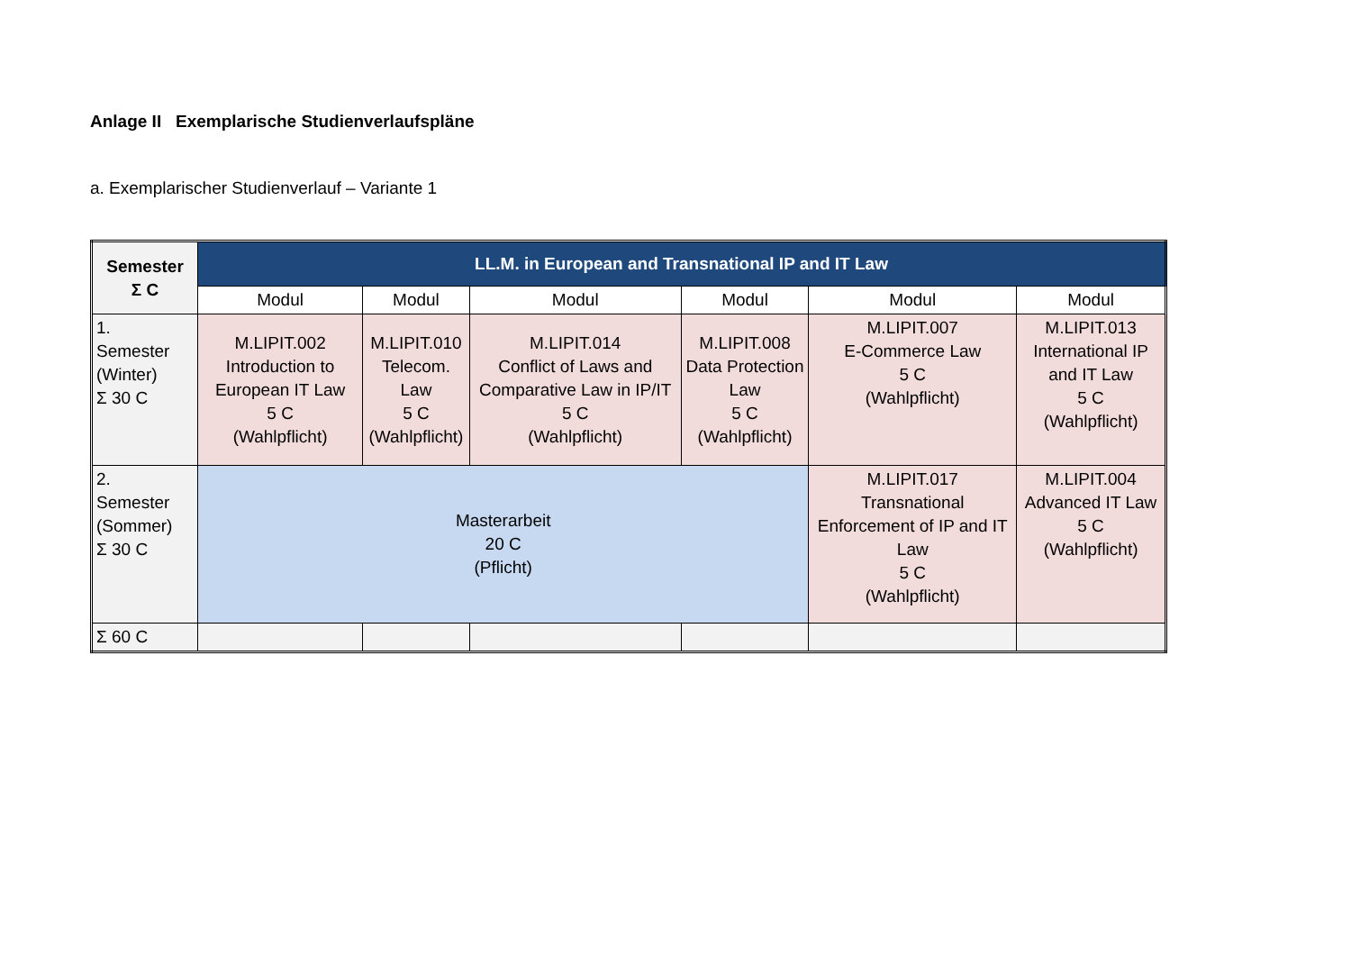Anlage II Exemplarische Studienverlaufspläne
a. Exemplarischer Studienverlauf – Variante 1
| Semester Σ C | LL.M. in European and Transnational IP and IT Law | | | | | |
| --- | --- | --- | --- | --- | --- | --- |
| | Modul | Modul | Modul | Modul | Modul | Modul |
| 1. Semester (Winter) Σ 30 C | M.LIPIT.002 Introduction to European IT Law 5 C (Wahlpflicht) | M.LIPIT.010 Telecom. Law 5 C (Wahlpflicht) | M.LIPIT.014 Conflict of Laws and Comparative Law in IP/IT 5 C (Wahlpflicht) | M.LIPIT.008 Data Protection Law 5 C (Wahlpflicht) | M.LIPIT.007 E-Commerce Law 5 C (Wahlpflicht) | M.LIPIT.013 International IP and IT Law 5 C (Wahlpflicht) |
| 2. Semester (Sommer) Σ 30 C | Masterarbeit 20 C (Pflicht) | | | | M.LIPIT.017 Transnational Enforcement of IP and IT Law 5 C (Wahlpflicht) | M.LIPIT.004 Advanced IT Law 5 C (Wahlpflicht) |
| Σ 60 C | | | | | | |